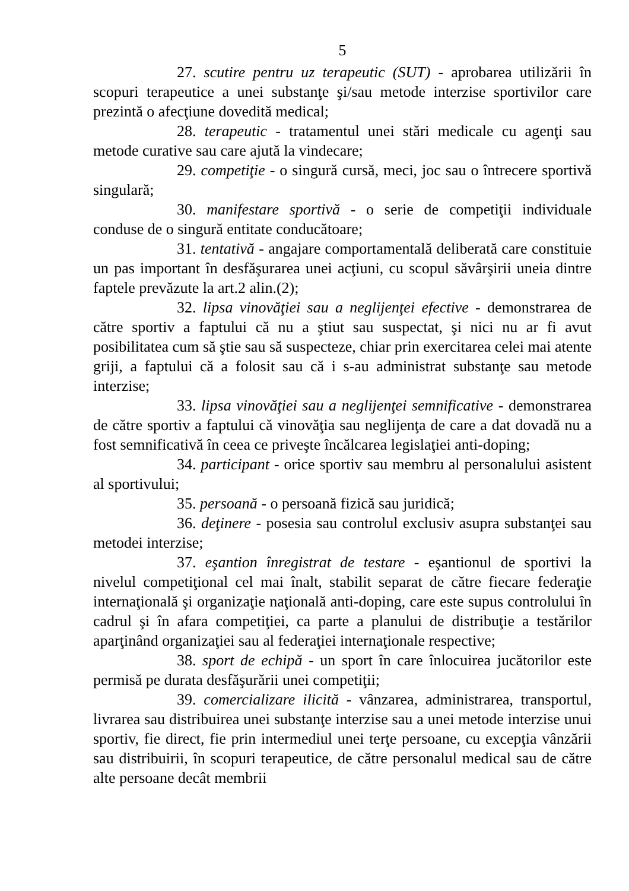5
27. scutire pentru uz terapeutic (SUT) - aprobarea utilizării în scopuri terapeutice a unei substanţe şi/sau metode interzise sportivilor care prezintă o afecţiune dovedită medical;
28. terapeutic - tratamentul unei stări medicale cu agenţi sau metode curative sau care ajută la vindecare;
29. competiţie - o singură cursă, meci, joc sau o întrecere sportivă singulară;
30. manifestare sportivă - o serie de competiţii individuale conduse de o singură entitate conducătoare;
31. tentativă - angajare comportamentală deliberată care constituie un pas important în desfăşurarea unei acţiuni, cu scopul săvârşirii uneia dintre faptele prevăzute la art.2 alin.(2);
32. lipsa vinovăţiei sau a neglijenţei efective - demonstrarea de către sportiv a faptului că nu a ştiut sau suspectat, şi nici nu ar fi avut posibilitatea cum să ştie sau să suspecteze, chiar prin exercitarea celei mai atente griji, a faptului că a folosit sau că i s-au administrat substanţe sau metode interzise;
33. lipsa vinovăţiei sau a neglijenţei semnificative - demonstrarea de către sportiv a faptului că vinovăţia sau neglijenţa de care a dat dovadă nu a fost semnificativă în ceea ce priveşte încălcarea legislaţiei anti-doping;
34. participant - orice sportiv sau membru al personalului asistent al sportivului;
35. persoană - o persoană fizică sau juridică;
36. deţinere - posesia sau controlul exclusiv asupra substanţei sau metodei interzise;
37. eşantion înregistrat de testare - eşantionul de sportivi la nivelul competiţional cel mai înalt, stabilit separat de către fiecare federaţie internaţională şi organizaţie naţională anti-doping, care este supus controlului în cadrul şi în afara competiţiei, ca parte a planului de distribuţie a testărilor aparţinând organizaţiei sau al federaţiei internaţionale respective;
38. sport de echipă - un sport în care înlocuirea jucătorilor este permisă pe durata desfăşurării unei competiţii;
39. comercializare ilicită - vânzarea, administrarea, transportul, livrarea sau distribuirea unei substanţe interzise sau a unei metode interzise unui sportiv, fie direct, fie prin intermediul unei terţe persoane, cu excepţia vânzării sau distribuirii, în scopuri terapeutice, de către personalul medical sau de către alte persoane decât membrii